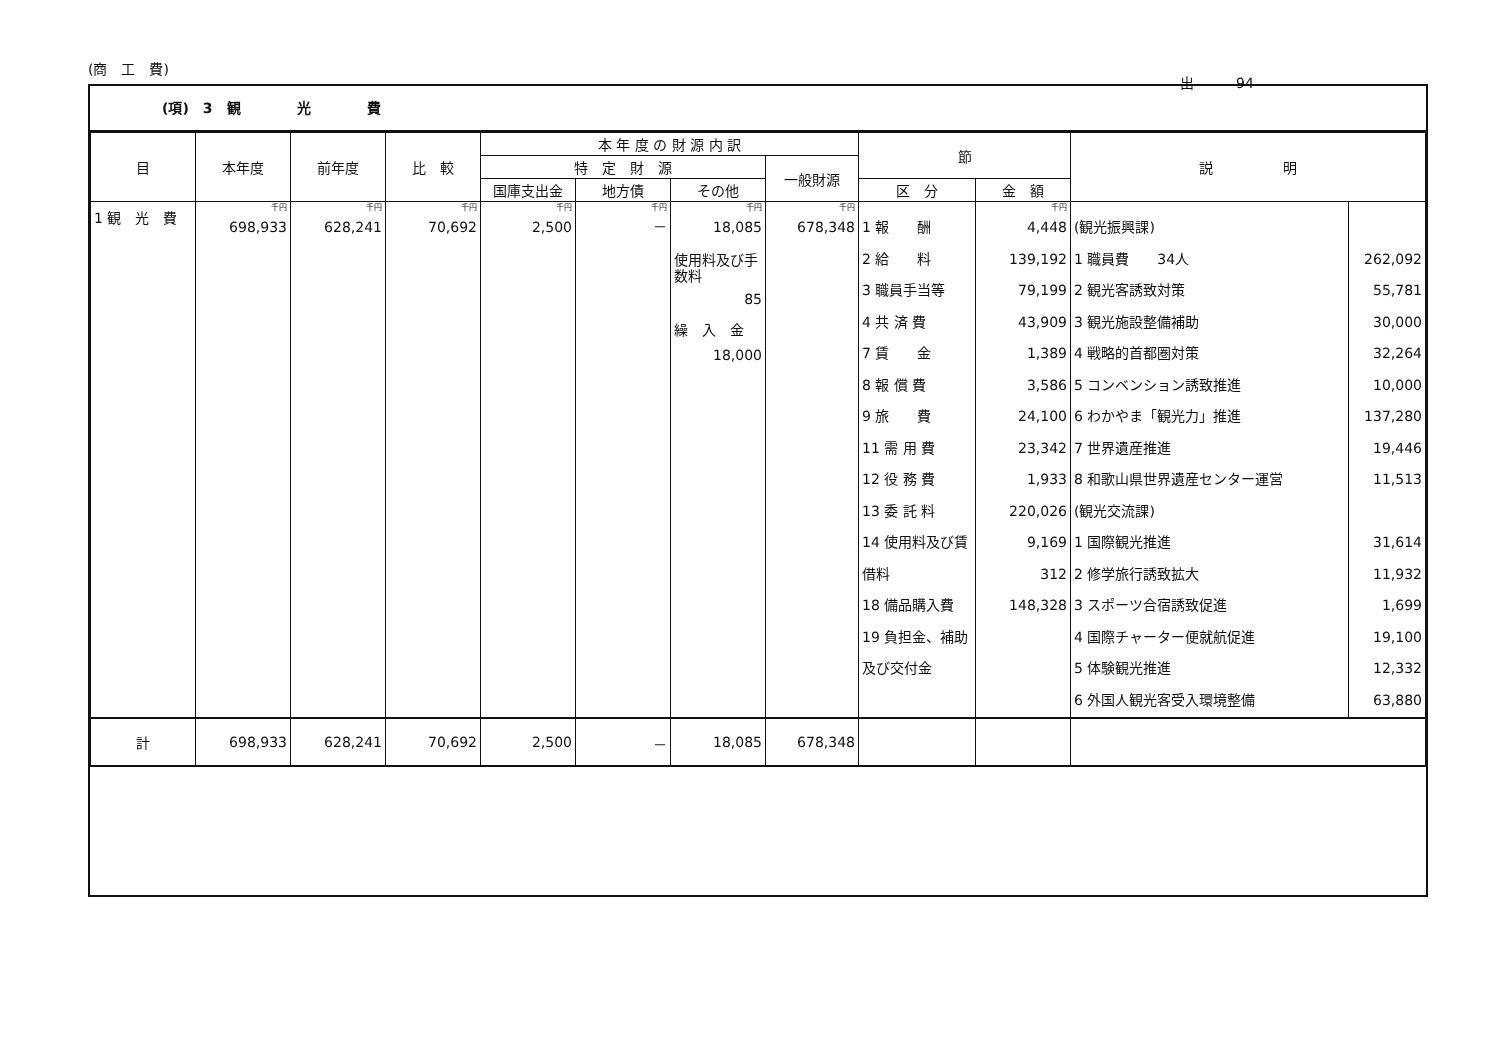(商　工　費)
出　　　94
(項)　3　観　　　　光　　　　費
| 目 | 本年度 | 前年度 | 比 較 | 本 年 度 の 財 源 内 訳 | | | | 節 | | 説 明 | |
| --- | --- | --- | --- | --- | --- | --- | --- | --- | --- | --- | --- |
| | | | | 特 定 財 源 | | | 一般財源 | | | | |
| | | | | 国庫支出金 | 地方債 | その他 | | 区 分 | 金 額 | | |
| 1 観 光 費 | 千円 698,933 | 千円 628,241 | 千円 70,692 | 千円 2,500 | 千円 － | 千円 18,085 使用料及び手数料 85 繰 入 金 18,000 | 千円 678,348 | 1 報 酬 2 給 料 3 職員手当等 4 共 済 費 7 賃 金 8 報 償 費 9 旅 費 11 需 用 費 12 役 務 費 13 委 託 料 14 使用料及び賃借料 18 備品購入費 19 負担金、補助及び交付金 | 千円 4,448 139,192 79,199 43,909 1,389 3,586 24,100 23,342 1,933 220,026 9,169 312 148,328 | (観光振興課) 1 職員費 34人 2 観光客誘致対策 3 観光施設整備補助 4 戦略的首都圏対策 5 コンベンション誘致推進 6 わかやま「観光力」推進 7 世界遺産推進 8 和歌山県世界遺産センター運営 (観光交流課) 1 国際観光推進 2 修学旅行誘致拡大 3 スポーツ合宿誘致促進 4 国際チャーター便就航促進 5 体験観光推進 6 外国人観光客受入環境整備 | 262,092 55,781 30,000 32,264 10,000 137,280 19,446 11,513 31,614 11,932 1,699 19,100 12,332 63,880 |
| 計 | 698,933 | 628,241 | 70,692 | 2,500 | － | 18,085 | 678,348 | | | | |